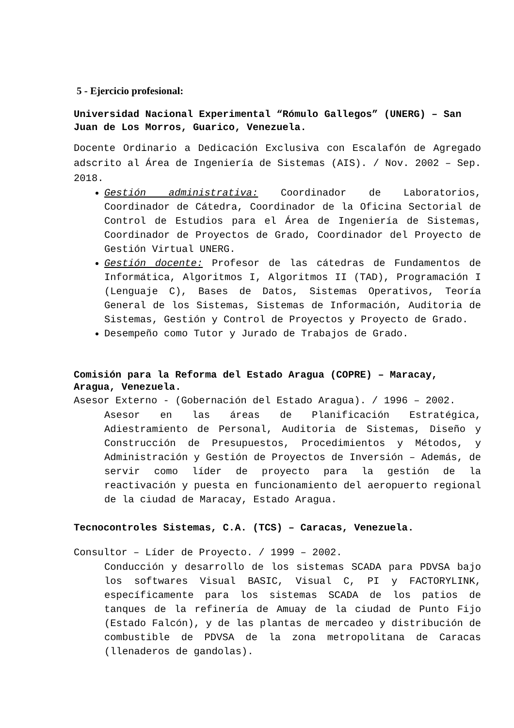5 - Ejercicio profesional:
Universidad Nacional Experimental “Rómulo Gallegos” (UNERG) – San Juan de Los Morros, Guarico, Venezuela.
Docente Ordinario a Dedicación Exclusiva con Escalafón de Agregado adscrito al Área de Ingeniería de Sistemas (AIS). / Nov. 2002 – Sep. 2018.
Gestión administrativa: Coordinador de Laboratorios, Coordinador de Cátedra, Coordinador de la Oficina Sectorial de Control de Estudios para el Área de Ingeniería de Sistemas, Coordinador de Proyectos de Grado, Coordinador del Proyecto de Gestión Virtual UNERG.
Gestión docente: Profesor de las cátedras de Fundamentos de Informática, Algoritmos I, Algoritmos II (TAD), Programación I (Lenguaje C), Bases de Datos, Sistemas Operativos, Teoría General de los Sistemas, Sistemas de Información, Auditoria de Sistemas, Gestión y Control de Proyectos y Proyecto de Grado.
Desempeño como Tutor y Jurado de Trabajos de Grado.
Comisión para la Reforma del Estado Aragua (COPRE) – Maracay, Aragua, Venezuela.
Asesor Externo - (Gobernación del Estado Aragua). / 1996 – 2002.
Asesor en las áreas de Planificación Estratégica, Adiestramiento de Personal, Auditoria de Sistemas, Diseño y Construcción de Presupuestos, Procedimientos y Métodos, y Administración y Gestión de Proyectos de Inversión – Además, de servir como líder de proyecto para la gestión de la reactivación y puesta en funcionamiento del aeropuerto regional de la ciudad de Maracay, Estado Aragua.
Tecnocontroles Sistemas, C.A. (TCS) – Caracas, Venezuela.
Consultor – Líder de Proyecto. / 1999 – 2002.
Conducción y desarrollo de los sistemas SCADA para PDVSA bajo los softwares Visual BASIC, Visual C, PI y FACTORYLINK, específicamente para los sistemas SCADA de los patios de tanques de la refinería de Amuay de la ciudad de Punto Fijo (Estado Falcón), y de las plantas de mercadeo y distribución de combustible de PDVSA de la zona metropolitana de Caracas (llenaderos de gandolas).